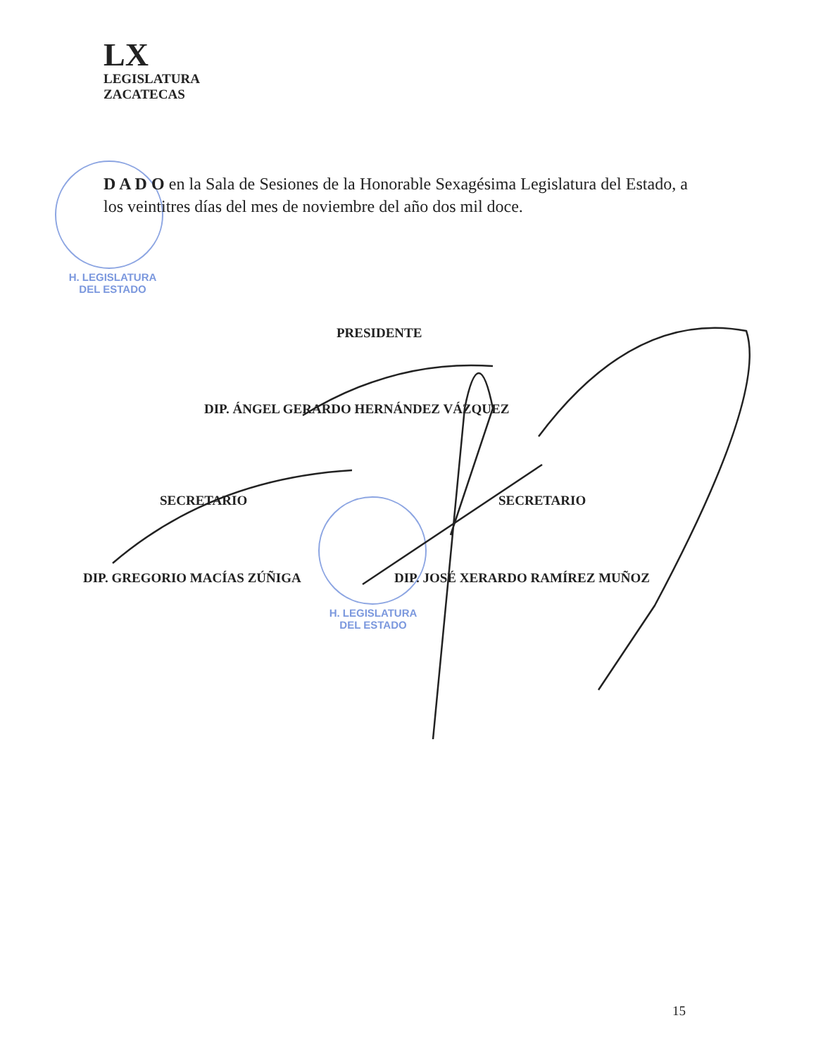LX
LEGISLATURA
ZACATECAS
H. LEGISLATURA
DEL ESTADO
D A D O en la Sala de Sesiones de la Honorable Sexagésima Legislatura del Estado, a los veintitres días del mes de noviembre del año dos mil doce.
PRESIDENTE
DIP. ÁNGEL GERARDO HERNÁNDEZ VÁZQUEZ
SECRETARIO SECRETARIO
DIP. GREGORIO MACÍAS ZÚÑIGA
DIP. JOSÉ XERARDO RAMÍREZ MUÑOZ
H. LEGISLATURA
DEL ESTADO
15